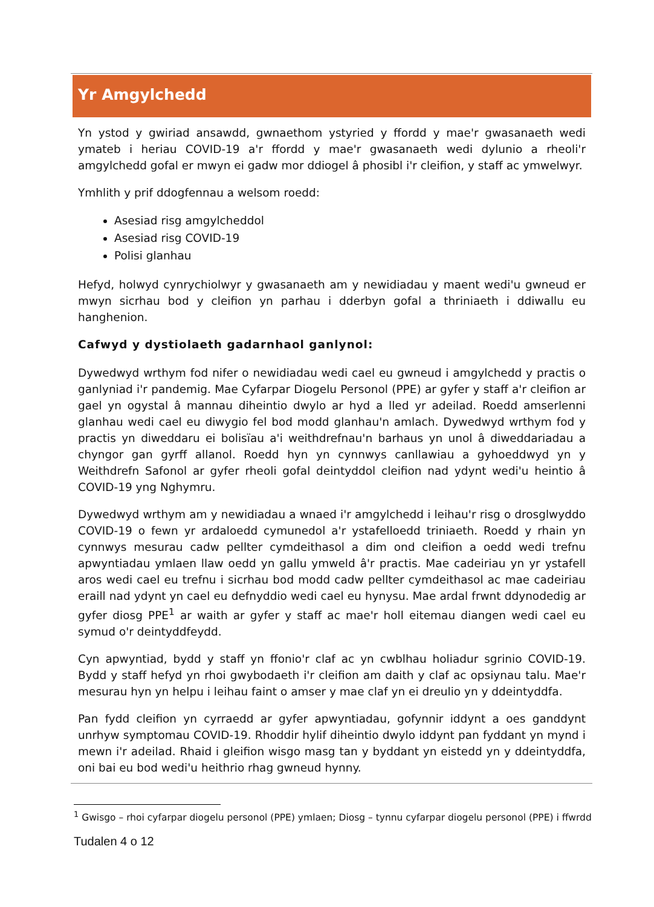Yr Amgylchedd
Yn ystod y gwiriad ansawdd, gwnaethom ystyried y ffordd y mae'r gwasanaeth wedi ymateb i heriau COVID-19 a'r ffordd y mae'r gwasanaeth wedi dylunio a rheoli'r amgylchedd gofal er mwyn ei gadw mor ddiogel â phosibl i'r cleifion, y staff ac ymwelwyr.
Ymhlith y prif ddogfennau a welsom roedd:
Asesiad risg amgylcheddol
Asesiad risg COVID-19
Polisi glanhau
Hefyd, holwyd cynrychiolwyr y gwasanaeth am y newidiadau y maent wedi'u gwneud er mwyn sicrhau bod y cleifion yn parhau i dderbyn gofal a thriniaeth i ddiwallu eu hanghenion.
Cafwyd y dystiolaeth gadarnhaol ganlynol:
Dywedwyd wrthym fod nifer o newidiadau wedi cael eu gwneud i amgylchedd y practis o ganlyniad i'r pandemig. Mae Cyfarpar Diogelu Personol (PPE) ar gyfer y staff a'r cleifion ar gael yn ogystal â mannau diheintio dwylo ar hyd a lled yr adeilad. Roedd amserlenni glanhau wedi cael eu diwygio fel bod modd glanhau'n amlach. Dywedwyd wrthym fod y practis yn diweddaru ei bolisïau a'i weithdrefnau'n barhaus yn unol â diweddariadau a chyngor gan gyrff allanol. Roedd hyn yn cynnwys canllawiau a gyhoeddwyd yn y Weithdrefn Safonol ar gyfer rheoli gofal deintyddol cleifion nad ydynt wedi'u heintio â COVID-19 yng Nghymru.
Dywedwyd wrthym am y newidiadau a wnaed i'r amgylchedd i leihau'r risg o drosglwyddo COVID-19 o fewn yr ardaloedd cymunedol a'r ystafelloedd triniaeth. Roedd y rhain yn cynnwys mesurau cadw pellter cymdeithasol a dim ond cleifion a oedd wedi trefnu apwyntiadau ymlaen llaw oedd yn gallu ymweld â'r practis. Mae cadeiriau yn yr ystafell aros wedi cael eu trefnu i sicrhau bod modd cadw pellter cymdeithasol ac mae cadeiriau eraill nad ydynt yn cael eu defnyddio wedi cael eu hynysu. Mae ardal frwnt ddynodedig ar gyfer diosg PPE<sup>1</sup> ar waith ar gyfer y staff ac mae'r holl eitemau diangen wedi cael eu symud o'r deintyddfeydd.
Cyn apwyntiad, bydd y staff yn ffonio'r claf ac yn cwblhau holiadur sgrinio COVID-19. Bydd y staff hefyd yn rhoi gwybodaeth i'r cleifion am daith y claf ac opsiynau talu. Mae'r mesurau hyn yn helpu i leihau faint o amser y mae claf yn ei dreulio yn y ddeintyddfa.
Pan fydd cleifion yn cyrraedd ar gyfer apwyntiadau, gofynnir iddynt a oes ganddynt unrhyw symptomau COVID-19. Rhoddir hylif diheintio dwylo iddynt pan fyddant yn mynd i mewn i'r adeilad. Rhaid i gleifion wisgo masg tan y byddant yn eistedd yn y ddeintyddfa, oni bai eu bod wedi'u heithrio rhag gwneud hynny.
<sup>1</sup> Gwisgo – rhoi cyfarpar diogelu personol (PPE) ymlaen; Diosg – tynnu cyfarpar diogelu personol (PPE) i ffwrdd
Tudalen 4 o 12